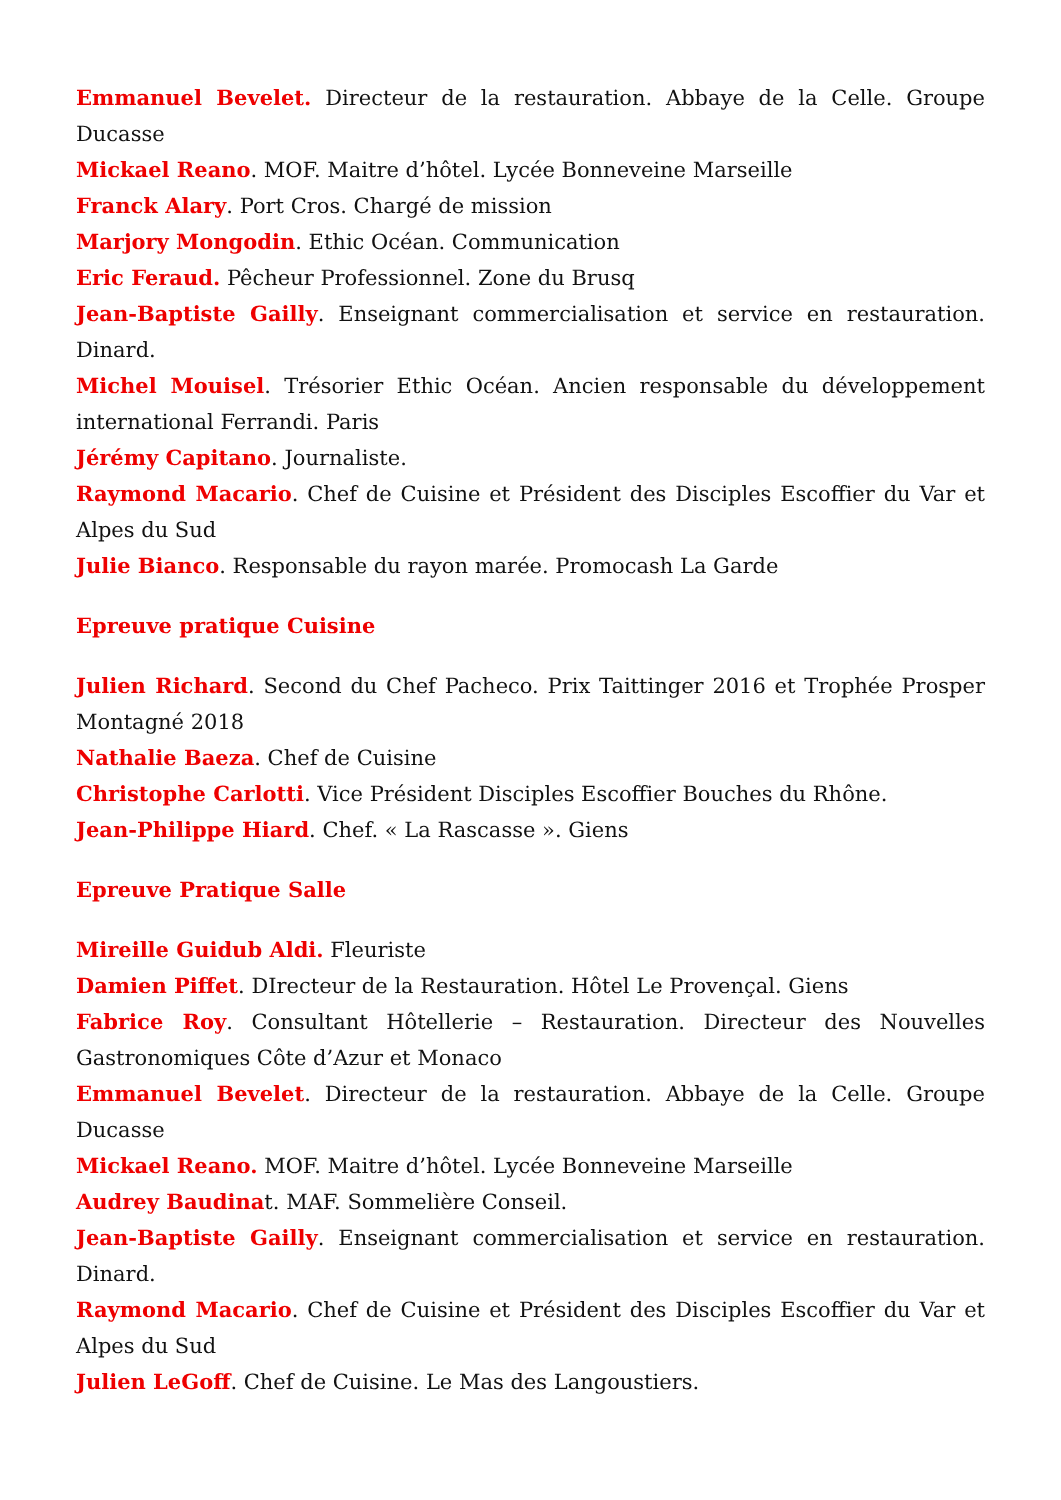Emmanuel Bevelet. Directeur de la restauration. Abbaye de la Celle. Groupe Ducasse
Mickael Reano. MOF. Maitre d’hôtel. Lycée Bonneveine Marseille
Franck Alary. Port Cros. Chargé de mission
Marjory Mongodin. Ethic Océan. Communication
Eric Feraud. Pêcheur Professionnel. Zone du Brusq
Jean-Baptiste Gailly. Enseignant commercialisation et service en restauration. Dinard.
Michel Mouisel. Trésorier Ethic Océan. Ancien responsable du développement international Ferrandi. Paris
Jérémy Capitano. Journaliste.
Raymond Macario. Chef de Cuisine et Président des Disciples Escoffier du Var et Alpes du Sud
Julie Bianco. Responsable du rayon marée. Promocash La Garde
Epreuve pratique Cuisine
Julien Richard. Second du Chef Pacheco. Prix Taittinger 2016 et Trophée Prosper Montagné 2018
Nathalie Baeza. Chef de Cuisine
Christophe Carlotti. Vice Président Disciples Escoffier Bouches du Rhône.
Jean-Philippe Hiard. Chef. « La Rascasse ». Giens
Epreuve Pratique Salle
Mireille Guidub Aldi. Fleuriste
Damien Piffet. DIrecteur de la Restauration. Hôtel Le Provençal. Giens
Fabrice Roy. Consultant Hôtellerie – Restauration. Directeur des Nouvelles Gastronomiques Côte d’Azur et Monaco
Emmanuel Bevelet. Directeur de la restauration. Abbaye de la Celle. Groupe Ducasse
Mickael Reano. MOF. Maitre d’hôtel. Lycée Bonneveine Marseille
Audrey Baudinat. MAF. Sommelière Conseil.
Jean-Baptiste Gailly. Enseignant commercialisation et service en restauration. Dinard.
Raymond Macario. Chef de Cuisine et Président des Disciples Escoffier du Var et Alpes du Sud
Julien LeGoff. Chef de Cuisine. Le Mas des Langoustiers.